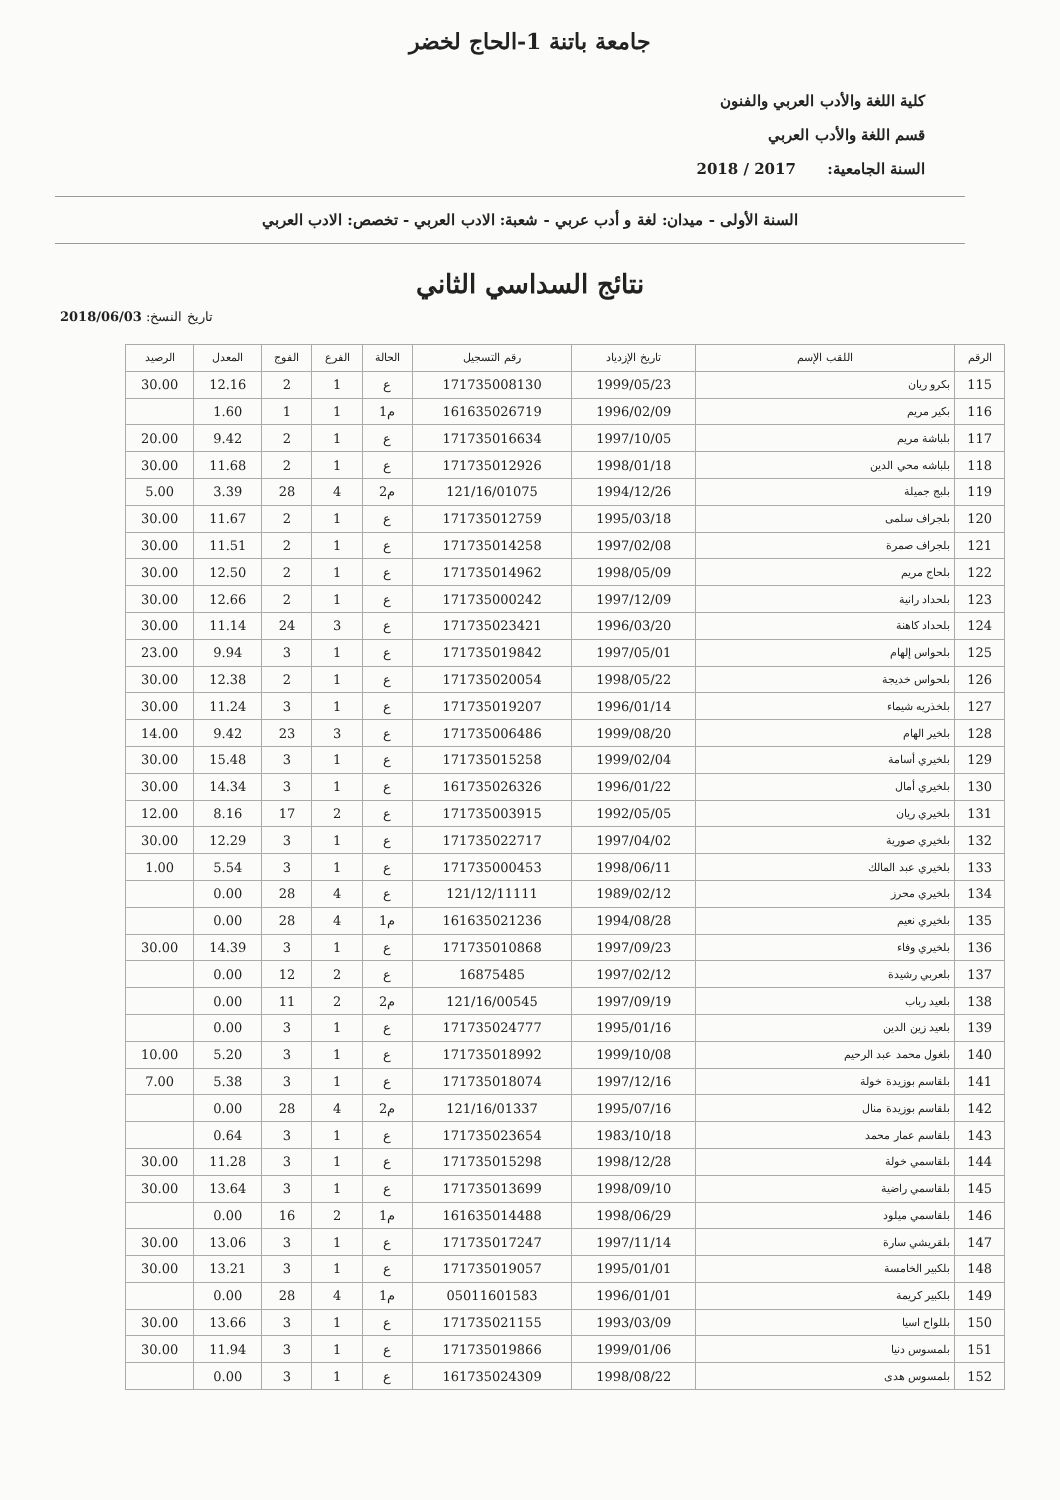جامعة باتنة 1-الحاج لخضر
كلية اللغة والأدب العربي والفنون
قسم اللغة والأدب العربي
السنة الجامعية: 2017 / 2018
السنة الأولى - ميدان: لغة و أدب عربي - شعبة: الادب العربي - تخصص: الادب العربي
نتائج السداسي الثاني
تاريخ النسخ: 2018/06/03
| الرقم | اللقب الإسم | تاريخ الإزدياد | رقم التسجيل | الحالة | الفرع | الفوج | المعدل | الرصيد |
| --- | --- | --- | --- | --- | --- | --- | --- | --- |
| 115 | بكرو ريان | 1999/05/23 | 171735008130 | ع | 1 | 2 | 12.16 | 30.00 |
| 116 | بكير مريم | 1996/02/09 | 161635026719 | م1 | 1 | 1 | 1.60 | |
| 117 | بلباشة مريم | 1997/10/05 | 171735016634 | ع | 1 | 2 | 9.42 | 20.00 |
| 118 | بلباشه محي الدين | 1998/01/18 | 171735012926 | ع | 1 | 2 | 11.68 | 30.00 |
| 119 | بلبج جميلة | 1994/12/26 | 121/16/01075 | م2 | 4 | 28 | 3.39 | 5.00 |
| 120 | بلجراف سلمى | 1995/03/18 | 171735012759 | ع | 1 | 2 | 11.67 | 30.00 |
| 121 | بلجراف صمرة | 1997/02/08 | 171735014258 | ع | 1 | 2 | 11.51 | 30.00 |
| 122 | بلحاج مريم | 1998/05/09 | 171735014962 | ع | 1 | 2 | 12.50 | 30.00 |
| 123 | بلحداد رانية | 1997/12/09 | 171735000242 | ع | 1 | 2 | 12.66 | 30.00 |
| 124 | بلحداد كاهنة | 1996/03/20 | 171735023421 | ع | 3 | 24 | 11.14 | 30.00 |
| 125 | بلحواس إلهام | 1997/05/01 | 171735019842 | ع | 1 | 3 | 9.94 | 23.00 |
| 126 | بلحواس خديجة | 1998/05/22 | 171735020054 | ع | 1 | 2 | 12.38 | 30.00 |
| 127 | بلخذريه شيماء | 1996/01/14 | 171735019207 | ع | 1 | 3 | 11.24 | 30.00 |
| 128 | بلخير الهام | 1999/08/20 | 171735006486 | ع | 3 | 23 | 9.42 | 14.00 |
| 129 | بلخيري أسامة | 1999/02/04 | 171735015258 | ع | 1 | 3 | 15.48 | 30.00 |
| 130 | بلخيري أمال | 1996/01/22 | 161735026326 | ع | 1 | 3 | 14.34 | 30.00 |
| 131 | بلخيري ريان | 1992/05/05 | 171735003915 | ع | 2 | 17 | 8.16 | 12.00 |
| 132 | بلخيري صورية | 1997/04/02 | 171735022717 | ع | 1 | 3 | 12.29 | 30.00 |
| 133 | بلخيري عبد المالك | 1998/06/11 | 171735000453 | ع | 1 | 3 | 5.54 | 1.00 |
| 134 | بلخيري محرز | 1989/02/12 | 121/12/11111 | ع | 4 | 28 | 0.00 | |
| 135 | بلخيري نعيم | 1994/08/28 | 161635021236 | م1 | 4 | 28 | 0.00 | |
| 136 | بلخيري وفاء | 1997/09/23 | 171735010868 | ع | 1 | 3 | 14.39 | 30.00 |
| 137 | بلعربي رشيدة | 1997/02/12 | 16875485 | ع | 2 | 12 | 0.00 | |
| 138 | بلعيد رباب | 1997/09/19 | 121/16/00545 | م2 | 2 | 11 | 0.00 | |
| 139 | بلعيد زين الدين | 1995/01/16 | 171735024777 | ع | 1 | 3 | 0.00 | |
| 140 | بلغول محمد عبد الرحيم | 1999/10/08 | 171735018992 | ع | 1 | 3 | 5.20 | 10.00 |
| 141 | بلقاسم بوزيدة خولة | 1997/12/16 | 171735018074 | ع | 1 | 3 | 5.38 | 7.00 |
| 142 | بلقاسم بوزيدة منال | 1995/07/16 | 121/16/01337 | م2 | 4 | 28 | 0.00 | |
| 143 | بلقاسم عمار محمد | 1983/10/18 | 171735023654 | ع | 1 | 3 | 0.64 | |
| 144 | بلقاسمي خولة | 1998/12/28 | 171735015298 | ع | 1 | 3 | 11.28 | 30.00 |
| 145 | بلقاسمي راضية | 1998/09/10 | 171735013699 | ع | 1 | 3 | 13.64 | 30.00 |
| 146 | بلقاسمي ميلود | 1998/06/29 | 161635014488 | م1 | 2 | 16 | 0.00 | |
| 147 | بلقريشي سارة | 1997/11/14 | 171735017247 | ع | 1 | 3 | 13.06 | 30.00 |
| 148 | بلكبير الخامسة | 1995/01/01 | 171735019057 | ع | 1 | 3 | 13.21 | 30.00 |
| 149 | بلكبير كريمة | 1996/01/01 | 05011601583 | م1 | 4 | 28 | 0.00 | |
| 150 | بللواح اسيا | 1993/03/09 | 171735021155 | ع | 1 | 3 | 13.66 | 30.00 |
| 151 | بلمسوس دنيا | 1999/01/06 | 171735019866 | ع | 1 | 3 | 11.94 | 30.00 |
| 152 | بلمسوس هدى | 1998/08/22 | 161735024309 | ع | 1 | 3 | 0.00 | |